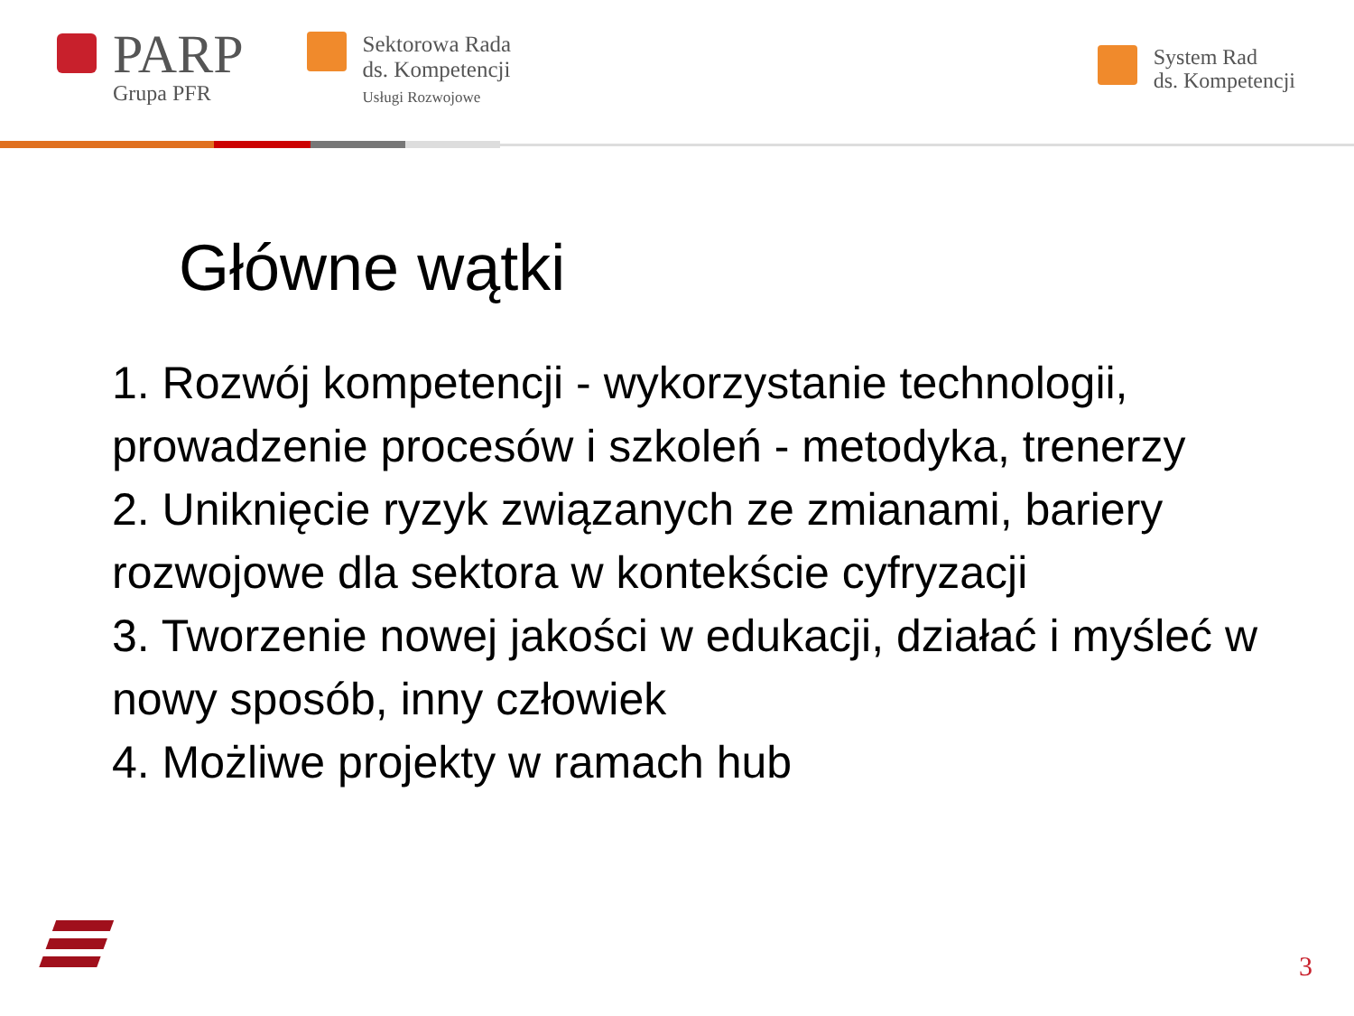PARP
Grupa PFR
Sektorowa Rada
ds. Kompetencji
Usługi Rozwojowe
System Rad
ds. Kompetencji
Główne wątki
1. Rozwój kompetencji - wykorzystanie technologii, prowadzenie procesów i szkoleń - metodyka, trenerzy
2. Uniknięcie ryzyk związanych ze zmianami, bariery rozwojowe dla sektora w kontekście cyfryzacji
3. Tworzenie nowej jakości w edukacji, działać i myśleć w nowy sposób, inny człowiek
4. Możliwe projekty w ramach hub
3